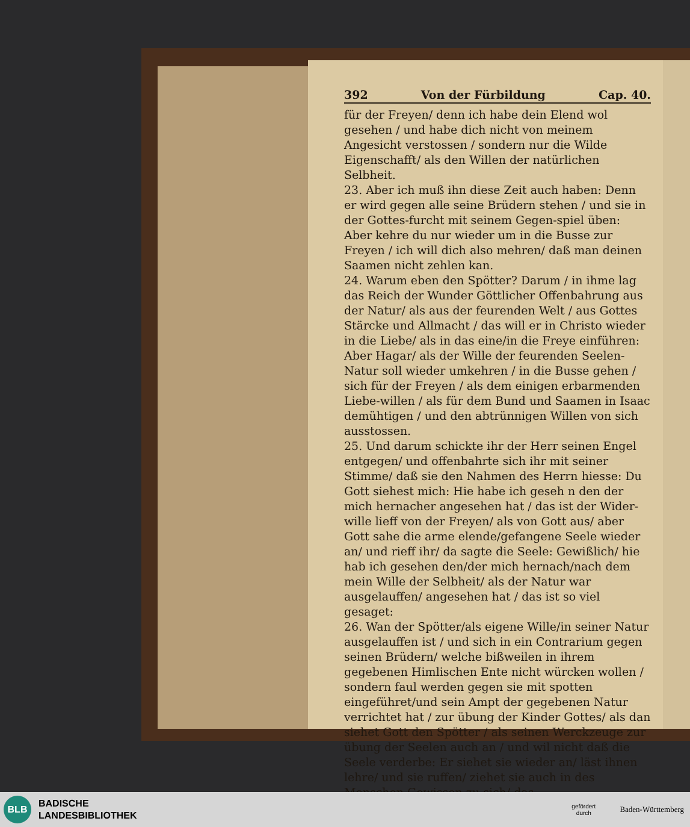392 Von der Fürbildung Cap. 40.
für der Freyen/ denn ich habe dein Elend wol gesehen / und habe dich nicht von meinem Angesicht verstossen / sondern nur die Wilde Eigenschafft/ als den Willen der natürlichen Selbheit.
23. Aber ich muß ihn diese Zeit auch haben: Denn er wird gegen alle seine Brüdern stehen / und sie in der Gottes-furcht mit seinem Gegen-spiel üben: Aber kehre du nur wieder um in die Busse zur Freyen / ich will dich also mehren/ daß man deinen Saamen nicht zehlen kan.
24. Warum eben den Spötter? Darum / in ihme lag das Reich der Wunder Göttlicher Offenbahrung aus der Natur/ als aus der feurenden Welt / aus Gottes Stärcke und Allmacht / das will er in Christo wieder in die Liebe/ als in das eine/in die Freye einführen: Aber Hagar/ als der Wille der feurenden Seelen-Natur soll wieder umkehren / in die Busse gehen / sich für der Freyen / als dem einigen erbarmenden Liebe-willen / als für dem Bund und Saamen in Isaac demühtigen / und den abtrünnigen Willen von sich ausstossen.
25. Und darum schickte ihr der Herr seinen Engel entgegen/ und offenbahrte sich ihr mit seiner Stimme/ daß sie den Nahmen des Herrn hiesse: Du Gott siehest mich: Hie habe ich geseh n den der mich hernacher angesehen hat / das ist der Wider-wille lieff von der Freyen/ als von Gott aus/ aber Gott sahe die arme elende/gefangene Seele wieder an/ und rieff ihr/ da sagte die Seele: Gewißlich/ hie hab ich gesehen den/der mich hernach/nach dem mein Wille der Selbheit/ als der Natur war ausgelauffen/ angesehen hat / das ist so viel gesaget:
26. Wan der Spötter/als eigene Wille/in seiner Natur ausgelauffen ist / und sich in ein Contrarium gegen seinen Brüdern/ welche bißweilen in ihrem gegebenen Himlischen Ente nicht würcken wollen / sondern faul werden gegen sie mit spotten eingeführet/und sein Ampt der gegebenen Natur verrichtet hat / zur übung der Kinder Gottes/ als dan siehet Gott den Spötter / als seinen Werckzeuge zur übung der Seelen auch an / und wil nicht daß die Seele verderbe: Er siehet sie wieder an/ läst ihnen lehre/ und sie ruffen/ ziehet sie auch in des Menschen Gewissen zu sich/ das
BLB
BADISCHE
LANDESBIBLIOTHEK
gefördert
durch
Baden-Württemberg